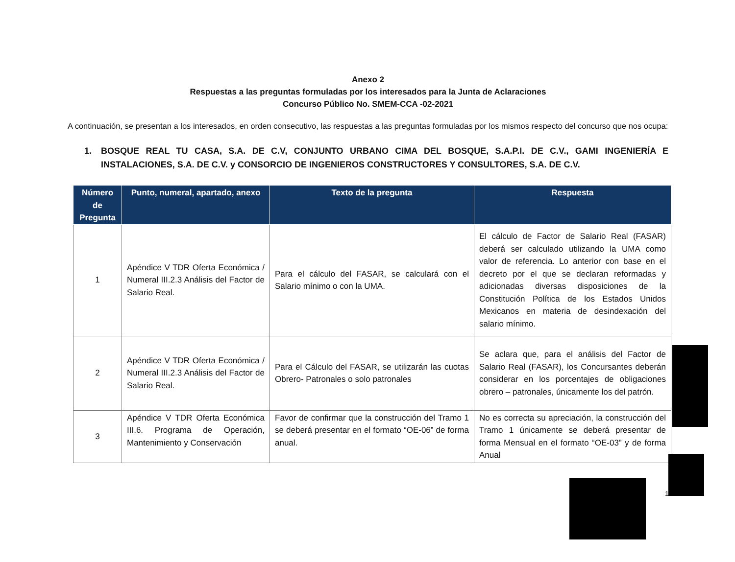Anexo 2
Respuestas a las preguntas formuladas por los interesados para la Junta de Aclaraciones
Concurso Público No. SMEM-CCA -02-2021
A continuación, se presentan a los interesados, en orden consecutivo, las respuestas a las preguntas formuladas por los mismos respecto del concurso que nos ocupa:
1. BOSQUE REAL TU CASA, S.A. DE C.V, CONJUNTO URBANO CIMA DEL BOSQUE, S.A.P.I. DE C.V., GAMI INGENIERÍA E INSTALACIONES, S.A. DE C.V. y CONSORCIO DE INGENIEROS CONSTRUCTORES Y CONSULTORES, S.A. DE C.V.
| Número de Pregunta | Punto, numeral, apartado, anexo | Texto de la pregunta | Respuesta |
| --- | --- | --- | --- |
| 1 | Apéndice V TDR Oferta Económica / Numeral III.2.3 Análisis del Factor de Salario Real. | Para el cálculo del FASAR, se calculará con el Salario mínimo o con la UMA. | El cálculo de Factor de Salario Real (FASAR) deberá ser calculado utilizando la UMA como valor de referencia. Lo anterior con base en el decreto por el que se declaran reformadas y adicionadas diversas disposiciones de la Constitución Política de los Estados Unidos Mexicanos en materia de desindexación del salario mínimo. |
| 2 | Apéndice V TDR Oferta Económica / Numeral III.2.3 Análisis del Factor de Salario Real. | Para el Cálculo del FASAR, se utilizarán las cuotas Obrero- Patronales o solo patronales | Se aclara que, para el análisis del Factor de Salario Real (FASAR), los Concursantes deberán considerar en los porcentajes de obligaciones obrero – patronales, únicamente los del patrón. |
| 3 | Apéndice V TDR Oferta Económica III.6. Programa de Operación, Mantenimiento y Conservación | Favor de confirmar que la construcción del Tramo 1 se deberá presentar en el formato “OE-06” de forma anual. | No es correcta su apreciación, la construcción del Tramo 1 únicamente se deberá presentar de forma Mensual en el formato “OE-03” y de forma Anual |
1